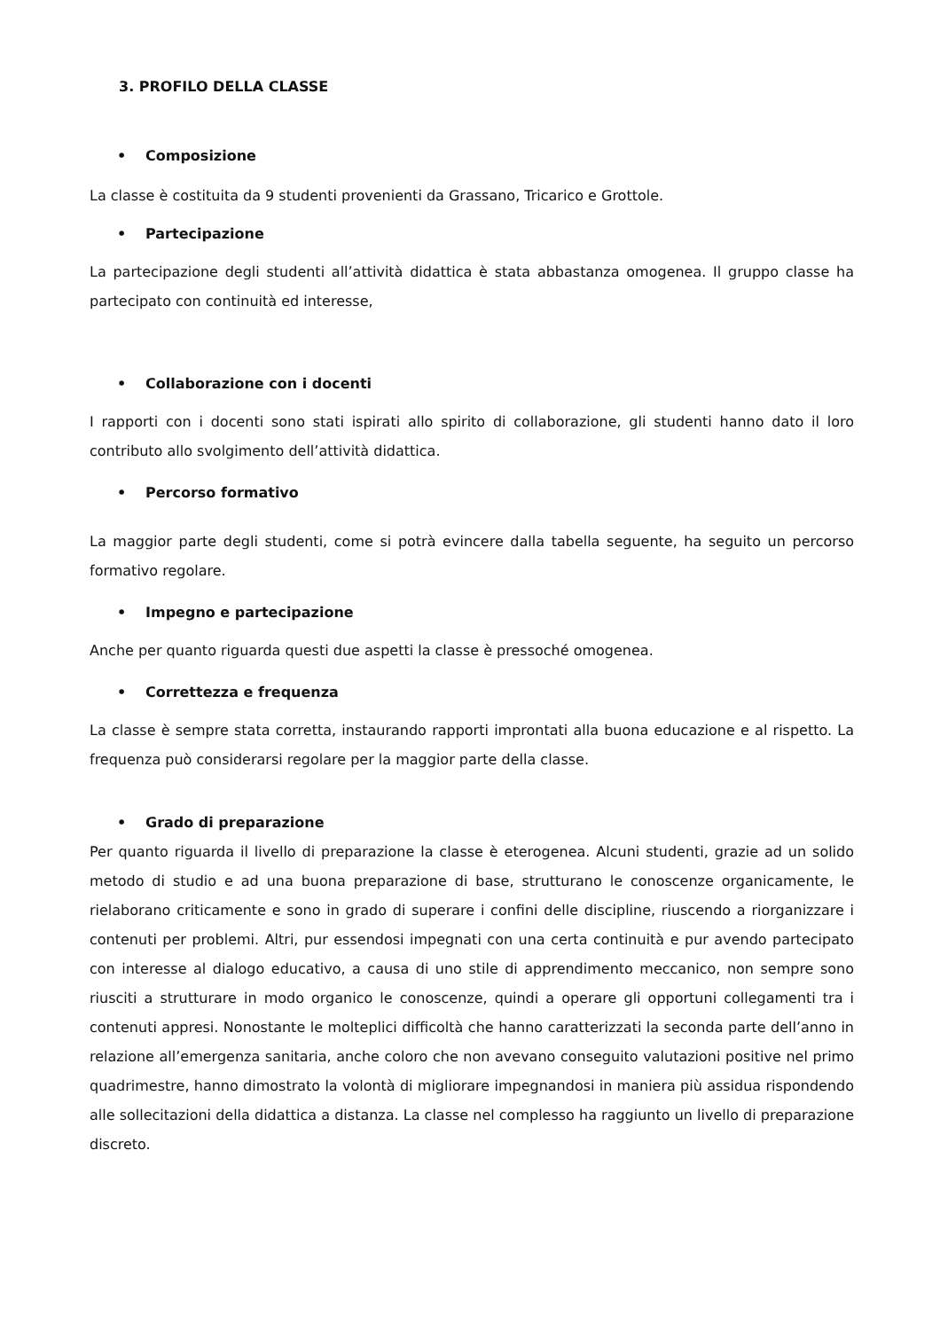3. PROFILO DELLA CLASSE
• Composizione
La classe è costituita da 9 studenti provenienti da Grassano, Tricarico e Grottole.
• Partecipazione
La partecipazione degli studenti all’attività didattica è stata abbastanza omogenea. Il gruppo classe ha partecipato con continuità ed interesse,
• Collaborazione con i docenti
I rapporti con i docenti sono stati ispirati allo spirito di collaborazione, gli studenti hanno dato il loro contributo allo svolgimento dell’attività didattica.
• Percorso formativo
La maggior parte degli studenti, come si potrà evincere dalla tabella seguente, ha seguito un percorso formativo regolare.
• Impegno e partecipazione
Anche per quanto riguarda questi due aspetti la classe è pressoché omogenea.
• Correttezza e frequenza
La classe è sempre stata corretta, instaurando rapporti improntati alla buona educazione e al rispetto. La frequenza può considerarsi regolare per la maggior parte della classe.
• Grado di preparazione
Per quanto riguarda il livello di preparazione la classe è eterogenea. Alcuni studenti, grazie ad un solido metodo di studio e ad una buona preparazione di base, strutturano le conoscenze organicamente, le rielaborano criticamente e sono in grado di superare i confini delle discipline, riuscendo a riorganizzare i contenuti per problemi. Altri, pur essendosi impegnati con una certa continuità e pur avendo partecipato con interesse al dialogo educativo, a causa di uno stile di apprendimento meccanico, non sempre sono riusciti a strutturare in modo organico le conoscenze, quindi a operare gli opportuni collegamenti tra i contenuti appresi. Nonostante le molteplici difficoltà che hanno caratterizzati la seconda parte dell’anno in relazione all’emergenza sanitaria, anche coloro che non avevano conseguito valutazioni positive nel primo quadrimestre, hanno dimostrato la volontà di migliorare impegnandosi in maniera più assidua rispondendo alle sollecitazioni della didattica a distanza. La classe nel complesso ha raggiunto un livello di preparazione discreto.